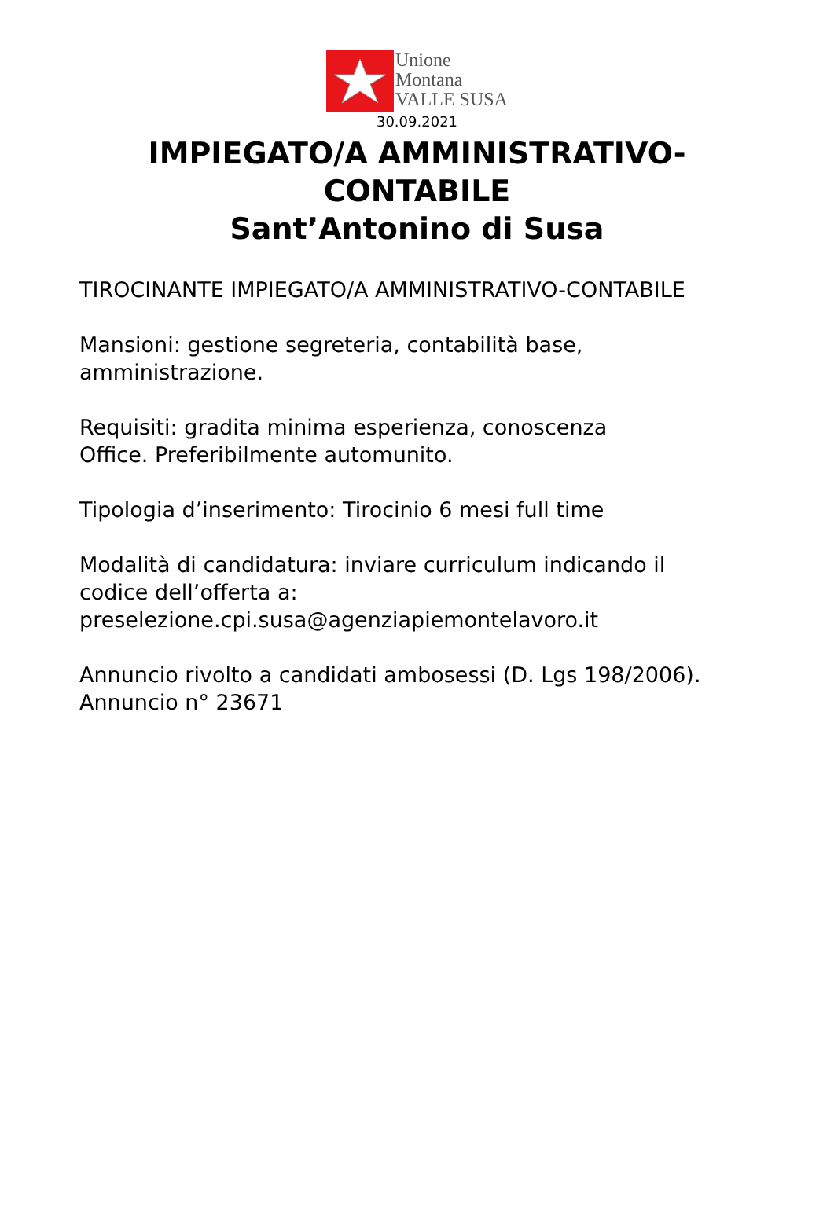Unione
Montana
VALLE SUSA
30.09.2021
IMPIEGATO/A AMMINISTRATIVO-
CONTABILE
Sant’Antonino di Susa
TIROCINANTE IMPIEGATO/A AMMINISTRATIVO-CONTABILE
Mansioni: gestione segreteria, contabilità base,
amministrazione.
Requisiti: gradita minima esperienza, conoscenza
Office. Preferibilmente automunito.
Tipologia d’inserimento: Tirocinio 6 mesi full time
Modalità di candidatura: inviare curriculum indicando il
codice dell’offerta a:
preselezione.cpi.susa@agenziapiemontelavoro.it
Annuncio rivolto a candidati ambosessi (D. Lgs 198/2006).
Annuncio n° 23671